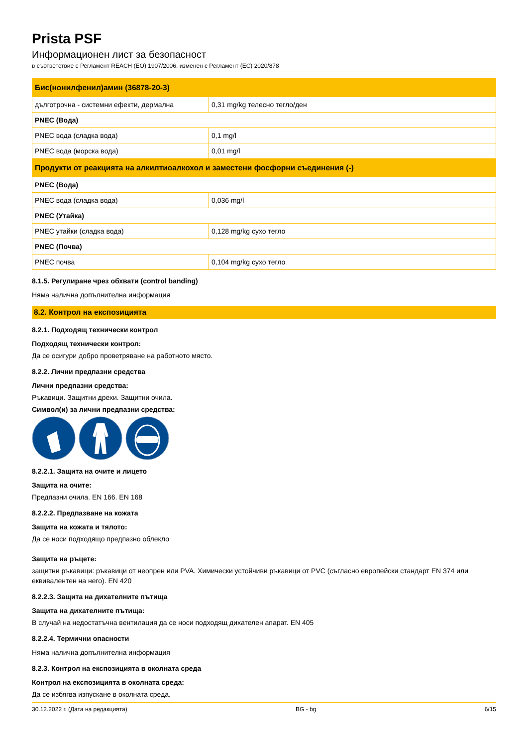Prista PSF
Информационен лист за безопасност
в съответствие с Регламент REACH (ЕО) 1907/2006, изменен с Регламент (ЕС) 2020/878
| Бис(нонилфенил)амин (36878-20-3) | |
| дълготрочна - системни ефекти, дермална | 0,31 mg/kg телесно тегло/ден |
| PNEC (Вода) | |
| PNEC вода (сладка вода) | 0,1 mg/l |
| PNEC вода (морска вода) | 0,01 mg/l |
| Продукти от реакцията на алкилтиоалкохол и заместени фосфорни съединения (-) | |
| PNEC (Вода) | |
| PNEC вода (сладка вода) | 0,036 mg/l |
| PNEC (Утайка) | |
| PNEC утайки (сладка вода) | 0,128 mg/kg сухо тегло |
| PNEC (Почва) | |
| PNEC почва | 0,104 mg/kg сухо тегло |
8.1.5. Регулиране чрез обхвати (control banding)
Няма налична допълнителна информация
8.2. Контрол на експозицията
8.2.1. Подходящ технически контрол
Подходящ технически контрол:
Да се осигури добро проветряване на работното място.
8.2.2. Лични предпазни средства
Лични предпазни средства:
Ръкавици. Защитни дрехи. Защитни очила.
Символ(и) за лични предпазни средства:
8.2.2.1. Защита на очите и лицето
Защита на очите:
Предпазни очила. EN 166. EN 168
8.2.2.2. Предпазване на кожата
Защита на кожата и тялото:
Да се носи подходящо предпазно облекло
Защита на ръцете:
защитни ръкавици: ръкавици от неопрен или PVA. Химически устойчиви ръкавици от PVC (съгласно европейски стандарт EN 374 или еквивалентен на него). EN 420
8.2.2.3. Защита на дихателните пътища
Защита на дихателните пътища:
В случай на недостатъчна вентилация да се носи подходящ дихателен апарат. EN 405
8.2.2.4. Термични опасности
Няма налична допълнителна информация
8.2.3. Контрол на експозицията в околната среда
Контрол на експозицията в околната среда:
Да се избягва изпускане в околната среда.
30.12.2022 г. (Дата на редакцията) BG - bg 6/15